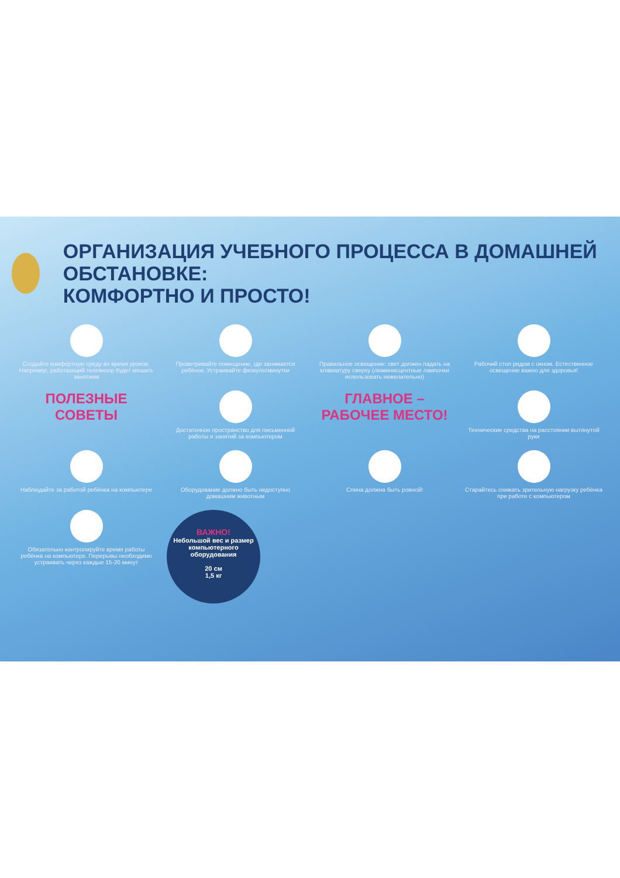ОРГАНИЗАЦИЯ УЧЕБНОГО ПРОЦЕССА В ДОМАШНЕЙ ОБСТАНОВКЕ:
КОМФОРТНО И ПРОСТО!
Создайте комфортную среду во время уроков. Например, работающий телевизор будет мешать занятиям
Проветривайте помещение, где занимается ребёнок. Устраивайте физкультминутки
Правильное освещение: свет должен падать на клавиатуру сверху (люминисцентные лампочки использовать нежелательно)
Рабочий стол рядом с окном. Естественное освещение важно для здоровья!
ПОЛЕЗНЫЕ
СОВЕТЫ
Достаточное пространство для письменной работы и занятий за компьютером
ГЛАВНОЕ –
РАБОЧЕЕ МЕСТО!
Технические средства на расстоянии вытянутой руки
Наблюдайте за работой ребёнка на компьютере
Оборудование должно быть недоступно домашним животным
Спина должна быть ровной!
Старайтесь снижать зрительную нагрузку ребёнка при работе с компьютером
Обязательно контролируйте время работы ребёнка на компьютере. Перерывы необходимо устраивать через каждые 15-20 минут
ВАЖНО!
Небольшой вес и размер компьютерного оборудования
20 см
1,5 кг